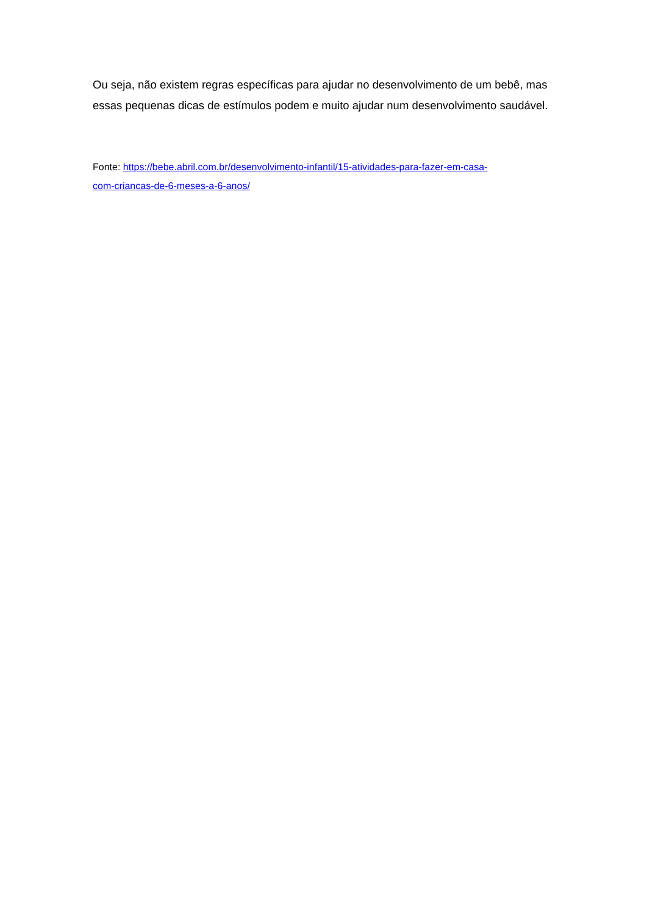Ou seja, não existem regras específicas para ajudar no desenvolvimento de um bebê, mas essas pequenas dicas de estímulos podem e muito ajudar num desenvolvimento saudável.
Fonte: https://bebe.abril.com.br/desenvolvimento-infantil/15-atividades-para-fazer-em-casa-
com-criancas-de-6-meses-a-6-anos/